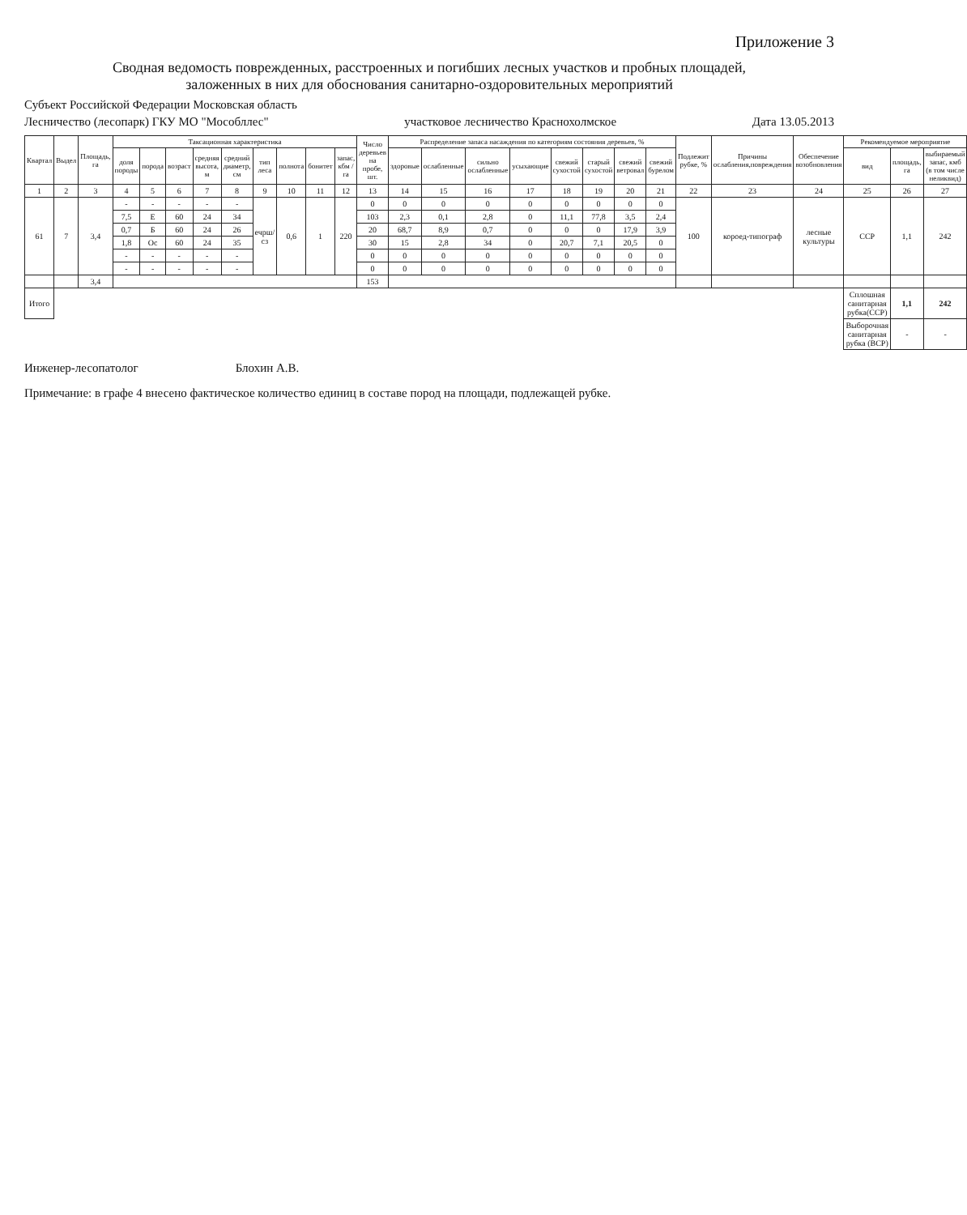Приложение 3
Сводная ведомость поврежденных, расстроенных и погибших лесных участков и пробных площадей,
заложенных в них для обоснования санитарно-оздоровительных мероприятий
Субъект Российской Федерации Московская область
Лесничество (лесопарк) ГКУ МО "Мособллес" участковое лесничество Краснохолмское Дата 13.05.2013
| Квартал | Выдел | Площадь, га | Таксационная характеристика | | | | | | | | | Число деревьев на пробе, шт. | Распределение запаса насаждения по категориям состояния деревьев, % | | | | | | | | Подлежит рубке, % | Причины ослабления,повреждения | Обеспечение возобновления | Рекомендуемое мероприятие | | |
| --- | --- | --- | --- | --- | --- | --- | --- | --- | --- | --- | --- | --- | --- | --- | --- | --- | --- | --- | --- | --- | --- | --- | --- | --- | --- | --- |
| | | | доля породы | порода | возраст | средняя высота, м | средний диаметр, см | тип леса | полнота | бонитет | запас, кбм /га | | здоровые | ослабленные | сильно ослабленные | усыхающие | свежий сухостой | старый сухостой | свежий ветровал | свежий бурелом | | | | вид | площадь, га | выбираемый запас, кмб (в том числе неликвид) |
| 1 | 2 | 3 | 4 | 5 | 6 | 7 | 8 | 9 | 10 | 11 | 12 | 13 | 14 | 15 | 16 | 17 | 18 | 19 | 20 | 21 | 22 | 23 | 24 | 25 | 26 | 27 |
| 61 | 7 | 3,4 | - | - | - | - | - | ечрш/сз | 0,6 | 1 | 220 | 0 | 0 | 0 | 0 | 0 | 0 | 0 | 0 | 0 | 100 | короед-типограф | лесные культуры | ССР | 1,1 | 242 |
| | | | 7,5 | Е | 60 | 24 | 34 | | | | | 103 | 2,3 | 0,1 | 2,8 | 0 | 11,1 | 77,8 | 3,5 | 2,4 | | | | | | |
| | | | 0,7 | Б | 60 | 24 | 26 | | | | | 20 | 68,7 | 8,9 | 0,7 | 0 | 0 | 0 | 17,9 | 3,9 | | | | | | |
| | | | 1,8 | Ос | 60 | 24 | 35 | | | | | 30 | 15 | 2,8 | 34 | 0 | 20,7 | 7,1 | 20,5 | 0 | | | | | | |
| | | | - | - | - | - | - | | | | | 0 | 0 | 0 | 0 | 0 | 0 | 0 | 0 | 0 | | | | | | |
| | | | - | - | - | - | - | | | | | 0 | 0 | 0 | 0 | 0 | 0 | 0 | 0 | 0 | | | | | | |
| | | 3,4 | | | | | | | | | | 153 | | | | | | | | | | | | | | |
| Итого | | | | | | | | | | | | | | | | | | | | | | | | Сплошная санитарная рубка(ССР) | 1,1 | 242 |
| | | | | | | | | | | | | | | | | | | | | | | | | Выборочная санитарная рубка (ВСР) | - | - |
Инженер-лесопатолог Блохин А.В.
Примечание: в графе 4 внесено фактическое количество единиц в составе пород на площади, подлежащей рубке.